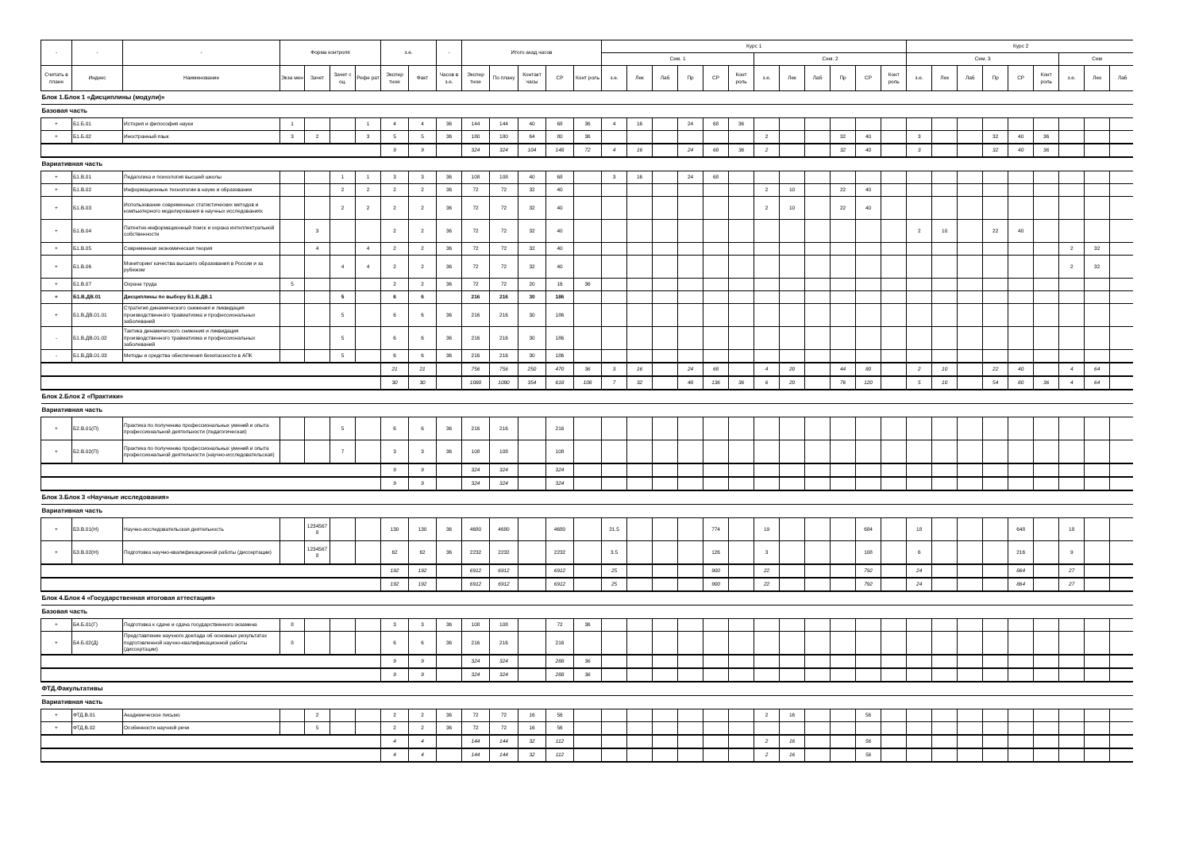| - | - | - | Форма контроля | | | | з.е. | | - | Итого акад.часов | | | | | Курс 1 | | | | | | | | | | | | Курс 2 | | | | | | | | |
| --- | --- | --- | --- | --- | --- | --- | --- | --- | --- | --- | --- | --- | --- | --- | --- | --- | --- | --- | --- | --- | --- | --- | --- | --- | --- | --- | --- | --- | --- | --- | --- | --- | --- | --- | --- |
| | | | | | | | | | | | | | | | Сем. 1 | | | | | | Сем. 2 | | | | | | Сем. 3 | | | | | | Сем | | |
| Считать в плане | Индекс | Наименование | Экза мен | Зачет | Зачет с оц. | Рефе рат | Экспер тное | Факт | Часов в з.е. | Экспер тное | По плану | Контакт часы | СР | Конт роль | з.е. | Лек | Лаб | Пр | СР | Конт роль | з.е. | Лек | Лаб | Пр | СР | Конт роль | з.е. | Лек | Лаб | Пр | СР | Конт роль | з.е. | Лек | Лаб |
| Блок 1.Блок 1 «Дисциплины (модули)» | | | | | | | | | | | | | | | | | | | | | | | | | | | | | | | | | | | |
| Базовая часть | | | | | | | | | | | | | | | | | | | | | | | | | | | | | | | | | | | |
| + | Б1.Б.01 | История и философия науки | 1 | | | 1 | 4 | 4 | 36 | 144 | 144 | 40 | 68 | 36 | 4 | 16 | | 24 | 68 | 36 | | | | | | | | | | | | | | | |
| + | Б1.Б.02 | Иностранный язык | 3 | 2 | | 3 | 5 | 5 | 36 | 180 | 180 | 64 | 80 | 36 | | | | | | | 2 | | | 32 | 40 | | 3 | | | 32 | 40 | 36 | | | |
| | | | | | | | 9 | 9 | | 324 | 324 | 104 | 148 | 72 | 4 | 16 | | 24 | 68 | 36 | 2 | | | 32 | 40 | | 3 | | | 32 | 40 | 36 | | | |
| Вариативная часть | | | | | | | | | | | | | | | | | | | | | | | | | | | | | | | | | | | |
| + | Б1.В.01 | Педагогика и психология высшей школы | | | 1 | 1 | 3 | 3 | 36 | 108 | 108 | 40 | 68 | | 3 | 16 | | 24 | 68 | | | | | | | | | | | | | | | | |
| + | Б1.В.02 | Информационные технологии в науке и образовании | | | 2 | 2 | 2 | 2 | 36 | 72 | 72 | 32 | 40 | | | | | | | | 2 | 10 | | 22 | 40 | | | | | | | | | | |
| + | Б1.В.03 | Использование современных статистических методов и компьютерного моделирования в научных исследованиях | | | 2 | 2 | 2 | 2 | 36 | 72 | 72 | 32 | 40 | | | | | | | | 2 | 10 | | 22 | 40 | | | | | | | | | | |
| + | Б1.В.04 | Патентно-информационный поиск и охрана интеллектуальной собственности | | 3 | | | 2 | 2 | 36 | 72 | 72 | 32 | 40 | | | | | | | | | | | | | | 2 | 10 | | 22 | 40 | | | | |
| + | Б1.В.05 | Современная экономическая теория | | 4 | | 4 | 2 | 2 | 36 | 72 | 72 | 32 | 40 | | | | | | | | | | | | | | | | | | | | 2 | 32 | |
| + | Б1.В.06 | Мониторинг качества высшего образования в России и за рубежом | | | 4 | 4 | 2 | 2 | 36 | 72 | 72 | 32 | 40 | | | | | | | | | | | | | | | | | | | | 2 | 32 | |
| + | Б1.В.07 | Охрана труда | 5 | | | | 2 | 2 | 36 | 72 | 72 | 20 | 16 | 36 | | | | | | | | | | | | | | | | | | | | | |
| + | Б1.В.ДВ.01 | Дисциплины по выбору Б1.В.ДВ.1 | | | 5 | | 6 | 6 | | 216 | 216 | 30 | 186 | | | | | | | | | | | | | | | | | | | | | | |
| + | Б1.В.ДВ.01.01 | Стратегия динамического снижения и ликвидация производственного травматизма и профессиональных заболеваний | | | 5 | | 6 | 6 | 36 | 216 | 216 | 30 | 186 | | | | | | | | | | | | | | | | | | | | | | |
| - | Б1.В.ДВ.01.02 | Тактика динамического снижения и ликвидация производственного травматизма и профессиональных заболеваний | | | 5 | | 6 | 6 | 36 | 216 | 216 | 30 | 186 | | | | | | | | | | | | | | | | | | | | | | |
| - | Б1.В.ДВ.01.03 | Методы и средства обеспечения безопасности в АПК | | | 5 | | 6 | 6 | 36 | 216 | 216 | 30 | 186 | | | | | | | | | | | | | | | | | | | | | | |
| | | | | | | | 21 | 21 | | 756 | 756 | 250 | 470 | 36 | 3 | 16 | | 24 | 68 | | 4 | 20 | | 44 | 80 | | 2 | 10 | | 22 | 40 | | 4 | 64 | |
| | | | | | | | 30 | 30 | | 1080 | 1080 | 354 | 618 | 108 | 7 | 32 | | 48 | 136 | 36 | 6 | 20 | | 76 | 120 | | 5 | 10 | | 54 | 80 | 36 | 4 | 64 | |
| Блок 2.Блок 2 «Практики» | | | | | | | | | | | | | | | | | | | | | | | | | | | | | | | | | | | |
| Вариативная часть | | | | | | | | | | | | | | | | | | | | | | | | | | | | | | | | | | | |
| + | Б2.В.01(П) | Практика по получению профессиональных умений и опыта профессиональной деятельности (педагогическая) | | | 5 | | 6 | 6 | 36 | 216 | 216 | | 216 | | | | | | | | | | | | | | | | | | | | | | |
| + | Б2.В.02(П) | Практика по получению профессиональных умений и опыта профессиональной деятельности (научно-исследовательская) | | | 7 | | 3 | 3 | 36 | 108 | 108 | | 108 | | | | | | | | | | | | | | | | | | | | | | |
| | | | | | | | 9 | 9 | | 324 | 324 | | 324 | | | | | | | | | | | | | | | | | | | | | | |
| | | | | | | | 9 | 9 | | 324 | 324 | | 324 | | | | | | | | | | | | | | | | | | | | | | |
| Блок 3.Блок 3 «Научные исследования» | | | | | | | | | | | | | | | | | | | | | | | | | | | | | | | | | | | |
| Вариативная часть | | | | | | | | | | | | | | | | | | | | | | | | | | | | | | | | | | | |
| + | Б3.В.01(Н) | Научно-исследовательская деятельность | | 1234567 8 | | | 130 | 130 | 36 | 4680 | 4680 | | 4680 | | 21.5 | | | | 774 | | 19 | | | | 684 | | 18 | | | | 648 | | 18 | | |
| + | Б3.В.02(Н) | Подготовка научно-квалификационной работы (диссертации) | | 1234567 8 | | | 62 | 62 | 36 | 2232 | 2232 | | 2232 | | 3.5 | | | | 126 | | 3 | | | | 108 | | 6 | | | | 216 | | 9 | | |
| | | | | | | | 192 | 192 | | 6912 | 6912 | | 6912 | | 25 | | | | 900 | | 22 | | | | 792 | | 24 | | | | 864 | | 27 | | |
| | | | | | | | 192 | 192 | | 6912 | 6912 | | 6912 | | 25 | | | | 900 | | 22 | | | | 792 | | 24 | | | | 864 | | 27 | | |
| Блок 4.Блок 4 «Государственная итоговая аттестация» | | | | | | | | | | | | | | | | | | | | | | | | | | | | | | | | | | | |
| Базовая часть | | | | | | | | | | | | | | | | | | | | | | | | | | | | | | | | | | | |
| + | Б4.Б.01(Г) | Подготовка к сдаче и сдача государственного экзамена | 8 | | | | 3 | 3 | 36 | 108 | 108 | | 72 | 36 | | | | | | | | | | | | | | | | | | | | | |
| + | Б4.Б.02(Д) | Представление научного доклада об основных результатах подготовленной научно-квалификационной работы (диссертации) | 8 | | | | 6 | 6 | 36 | 216 | 216 | | 216 | | | | | | | | | | | | | | | | | | | | | | |
| | | | | | | | 9 | 9 | | 324 | 324 | | 288 | 36 | | | | | | | | | | | | | | | | | | | | | |
| | | | | | | | 9 | 9 | | 324 | 324 | | 288 | 36 | | | | | | | | | | | | | | | | | | | | | |
| ФТД.Факультативы | | | | | | | | | | | | | | | | | | | | | | | | | | | | | | | | | | | |
| Вариативная часть | | | | | | | | | | | | | | | | | | | | | | | | | | | | | | | | | | | |
| + | ФТД.В.01 | Академическое письмо | | 2 | | | 2 | 2 | 36 | 72 | 72 | 16 | 56 | | | | | | | | 2 | 16 | | | 56 | | | | | | | | | | |
| + | ФТД.В.02 | Особенности научной речи | | 5 | | | 2 | 2 | 36 | 72 | 72 | 16 | 56 | | | | | | | | | | | | | | | | | | | | | | |
| | | | | | | | 4 | 4 | | 144 | 144 | 32 | 112 | | | | | | | | 2 | 16 | | | 56 | | | | | | | | | | |
| | | | | | | | 4 | 4 | | 144 | 144 | 32 | 112 | | | | | | | | 2 | 16 | | | 56 | | | | | | | | | | |